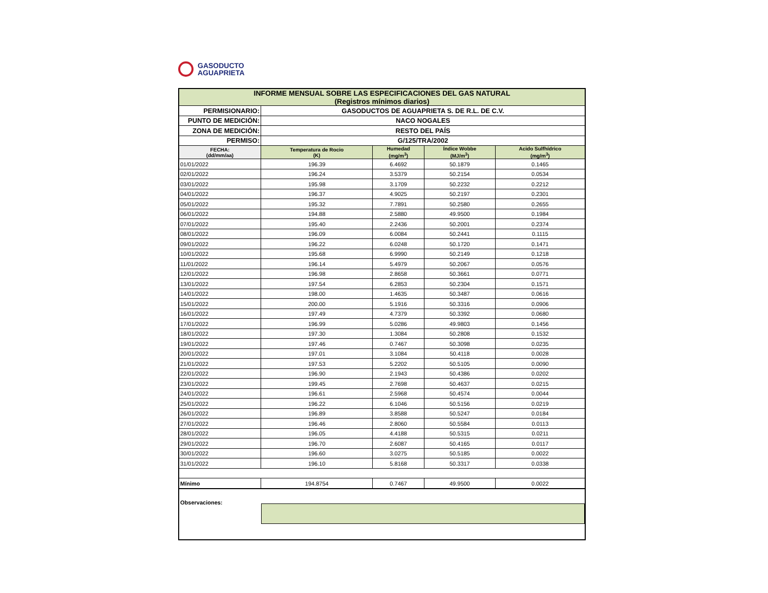GASODUCTO
AGUAPRIETA
| INFORME MENSUAL SOBRE LAS ESPECIFICACIONES DEL GAS NATURAL (Registros mínimos diarios) | | | | |
| PERMISIONARIO: | GASODUCTOS DE AGUAPRIETA S. DE R.L. DE C.V. | | | |
| PUNTO DE MEDICIÓN: | NACO NOGALES | | | |
| ZONA DE MEDICIÓN: | RESTO DEL PAÍS | | | |
| PERMISO: | G/125/TRA/2002 | | | |
| FECHA: (dd/mm/aa) | Temperatura de Rocio (K) | Humedad (mg/m<sup>3</sup>) | Índice Wobbe (MJ/m<sup>3</sup>) | Acido Sulfhídrico (mg/m<sup>3</sup>) |
| 01/01/2022 | 196.39 | 6.4692 | 50.1879 | 0.1465 |
| 02/01/2022 | 196.24 | 3.5379 | 50.2154 | 0.0534 |
| 03/01/2022 | 195.98 | 3.1709 | 50.2232 | 0.2212 |
| 04/01/2022 | 196.37 | 4.9025 | 50.2197 | 0.2301 |
| 05/01/2022 | 195.32 | 7.7891 | 50.2580 | 0.2655 |
| 06/01/2022 | 194.88 | 2.5880 | 49.9500 | 0.1984 |
| 07/01/2022 | 195.40 | 2.2436 | 50.2001 | 0.2374 |
| 08/01/2022 | 196.09 | 6.0084 | 50.2441 | 0.1115 |
| 09/01/2022 | 196.22 | 6.0248 | 50.1720 | 0.1471 |
| 10/01/2022 | 195.68 | 6.9990 | 50.2149 | 0.1218 |
| 11/01/2022 | 196.14 | 5.4979 | 50.2067 | 0.0576 |
| 12/01/2022 | 196.98 | 2.8658 | 50.3661 | 0.0771 |
| 13/01/2022 | 197.54 | 6.2853 | 50.2304 | 0.1571 |
| 14/01/2022 | 198.00 | 1.4635 | 50.3487 | 0.0616 |
| 15/01/2022 | 200.00 | 5.1916 | 50.3316 | 0.0906 |
| 16/01/2022 | 197.49 | 4.7379 | 50.3392 | 0.0680 |
| 17/01/2022 | 196.99 | 5.0286 | 49.9803 | 0.1456 |
| 18/01/2022 | 197.30 | 1.3084 | 50.2808 | 0.1532 |
| 19/01/2022 | 197.46 | 0.7467 | 50.3098 | 0.0235 |
| 20/01/2022 | 197.01 | 3.1084 | 50.4118 | 0.0028 |
| 21/01/2022 | 197.53 | 5.2202 | 50.5105 | 0.0090 |
| 22/01/2022 | 196.90 | 2.1943 | 50.4386 | 0.0202 |
| 23/01/2022 | 199.45 | 2.7698 | 50.4637 | 0.0215 |
| 24/01/2022 | 196.61 | 2.5968 | 50.4574 | 0.0044 |
| 25/01/2022 | 196.22 | 6.1046 | 50.5156 | 0.0219 |
| 26/01/2022 | 196.89 | 3.8588 | 50.5247 | 0.0184 |
| 27/01/2022 | 196.46 | 2.8060 | 50.5584 | 0.0113 |
| 28/01/2022 | 196.05 | 4.4188 | 50.5315 | 0.0211 |
| 29/01/2022 | 196.70 | 2.6087 | 50.4165 | 0.0117 |
| 30/01/2022 | 196.60 | 3.0275 | 50.5185 | 0.0022 |
| 31/01/2022 | 196.10 | 5.8168 | 50.3317 | 0.0338 |
| Mínimo | 194.8754 | 0.7467 | 49.9500 | 0.0022 |
| Observaciones: | | | | |